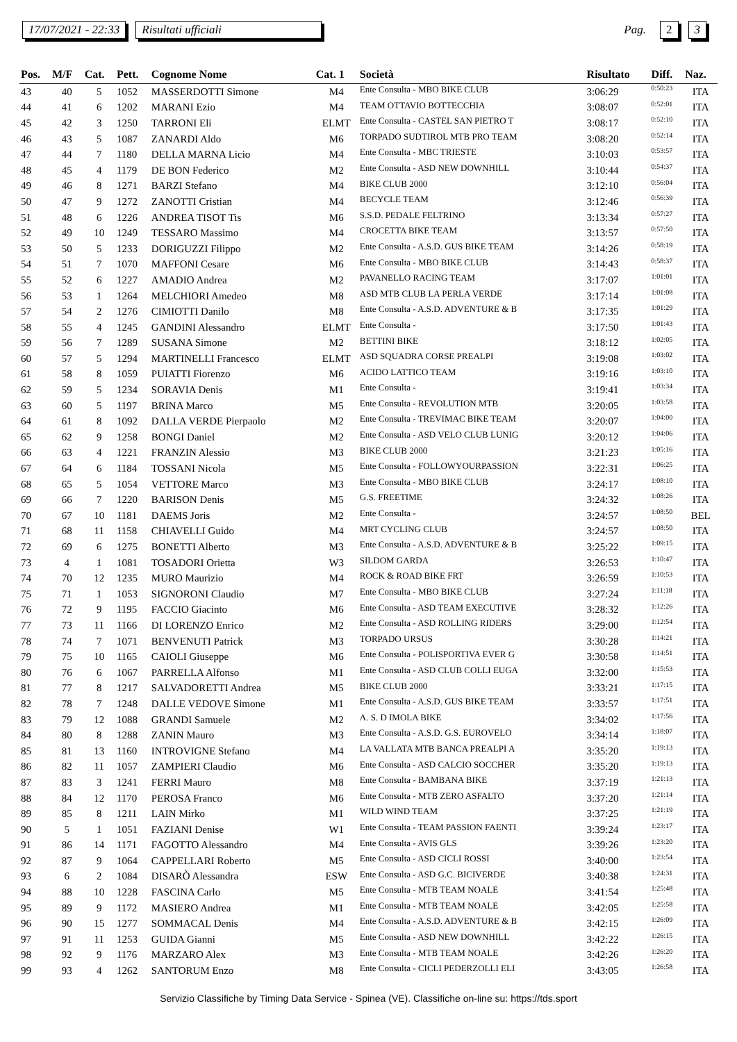17/07/2021 - 22:33 Risultati ufficiali Pag. 2 3
| Pos. | M/F | Cat. | Pett. | Cognome Nome | Cat. 1 | Società | Risultato | Diff. | Naz. |
| --- | --- | --- | --- | --- | --- | --- | --- | --- | --- |
| 43 | 40 | 5 | 1052 | MASSERDOTTI Simone | M4 | Ente Consulta - MBO BIKE CLUB | 3:06:29 | 0:50:23 | ITA |
| 44 | 41 | 6 | 1202 | MARANI Ezio | M4 | TEAM OTTAVIO BOTTECCHIA | 3:08:07 | 0:52:01 | ITA |
| 45 | 42 | 3 | 1250 | TARRONI Eli | ELMT | Ente Consulta - CASTEL SAN PIETRO T | 3:08:17 | 0:52:10 | ITA |
| 46 | 43 | 5 | 1087 | ZANARDI Aldo | M6 | TORPADO SUDTIROL MTB PRO TEAM | 3:08:20 | 0:52:14 | ITA |
| 47 | 44 | 7 | 1180 | DELLA MARNA Licio | M4 | Ente Consulta - MBC TRIESTE | 3:10:03 | 0:53:57 | ITA |
| 48 | 45 | 4 | 1179 | DE BON Federico | M2 | Ente Consulta - ASD NEW DOWNHILL | 3:10:44 | 0:54:37 | ITA |
| 49 | 46 | 8 | 1271 | BARZI Stefano | M4 | BIKE CLUB 2000 | 3:12:10 | 0:56:04 | ITA |
| 50 | 47 | 9 | 1272 | ZANOTTI Cristian | M4 | BECYCLE TEAM | 3:12:46 | 0:56:39 | ITA |
| 51 | 48 | 6 | 1226 | ANDREA TISOT Tis | M6 | S.S.D. PEDALE FELTRINO | 3:13:34 | 0:57:27 | ITA |
| 52 | 49 | 10 | 1249 | TESSARO Massimo | M4 | CROCETTA BIKE TEAM | 3:13:57 | 0:57:50 | ITA |
| 53 | 50 | 5 | 1233 | DORIGUZZI Filippo | M2 | Ente Consulta - A.S.D. GUS BIKE TEAM | 3:14:26 | 0:58:19 | ITA |
| 54 | 51 | 7 | 1070 | MAFFONI Cesare | M6 | Ente Consulta - MBO BIKE CLUB | 3:14:43 | 0:58:37 | ITA |
| 55 | 52 | 6 | 1227 | AMADIO Andrea | M2 | PAVANELLO RACING TEAM | 3:17:07 | 1:01:01 | ITA |
| 56 | 53 | 1 | 1264 | MELCHIORI Amedeo | M8 | ASD MTB CLUB LA PERLA VERDE | 3:17:14 | 1:01:08 | ITA |
| 57 | 54 | 2 | 1276 | CIMIOTTI Danilo | M8 | Ente Consulta - A.S.D. ADVENTURE & B | 3:17:35 | 1:01:29 | ITA |
| 58 | 55 | 4 | 1245 | GANDINI Alessandro | ELMT | Ente Consulta - | 3:17:50 | 1:01:43 | ITA |
| 59 | 56 | 7 | 1289 | SUSANA Simone | M2 | BETTINI BIKE | 3:18:12 | 1:02:05 | ITA |
| 60 | 57 | 5 | 1294 | MARTINELLI Francesco | ELMT | ASD SQUADRA CORSE PREALPI | 3:19:08 | 1:03:02 | ITA |
| 61 | 58 | 8 | 1059 | PUIATTI Fiorenzo | M6 | ACIDO LATTICO TEAM | 3:19:16 | 1:03:10 | ITA |
| 62 | 59 | 5 | 1234 | SORAVIA Denis | M1 | Ente Consulta - | 3:19:41 | 1:03:34 | ITA |
| 63 | 60 | 5 | 1197 | BRINA Marco | M5 | Ente Consulta - REVOLUTION MTB | 3:20:05 | 1:03:58 | ITA |
| 64 | 61 | 8 | 1092 | DALLA VERDE Pierpaolo | M2 | Ente Consulta - TREVIMAC BIKE TEAM | 3:20:07 | 1:04:00 | ITA |
| 65 | 62 | 9 | 1258 | BONGI Daniel | M2 | Ente Consulta - ASD VELO CLUB LUNIG | 3:20:12 | 1:04:06 | ITA |
| 66 | 63 | 4 | 1221 | FRANZIN Alessio | M3 | BIKE CLUB 2000 | 3:21:23 | 1:05:16 | ITA |
| 67 | 64 | 6 | 1184 | TOSSANI Nicola | M5 | Ente Consulta - FOLLOWYOURPASSION | 3:22:31 | 1:06:25 | ITA |
| 68 | 65 | 5 | 1054 | VETTORE Marco | M3 | Ente Consulta - MBO BIKE CLUB | 3:24:17 | 1:08:10 | ITA |
| 69 | 66 | 7 | 1220 | BARISON Denis | M5 | G.S. FREETIME | 3:24:32 | 1:08:26 | ITA |
| 70 | 67 | 10 | 1181 | DAEMS Joris | M2 | Ente Consulta - | 3:24:57 | 1:08:50 | BEL |
| 71 | 68 | 11 | 1158 | CHIAVELLI Guido | M4 | MRT CYCLING CLUB | 3:24:57 | 1:08:50 | ITA |
| 72 | 69 | 6 | 1275 | BONETTI Alberto | M3 | Ente Consulta - A.S.D. ADVENTURE & B | 3:25:22 | 1:09:15 | ITA |
| 73 | 4 | 1 | 1081 | TOSADORI Orietta | W3 | SILDOM GARDA | 3:26:53 | 1:10:47 | ITA |
| 74 | 70 | 12 | 1235 | MURO Maurizio | M4 | ROCK & ROAD BIKE FRT | 3:26:59 | 1:10:53 | ITA |
| 75 | 71 | 1 | 1053 | SIGNORONI Claudio | M7 | Ente Consulta - MBO BIKE CLUB | 3:27:24 | 1:11:18 | ITA |
| 76 | 72 | 9 | 1195 | FACCIO Giacinto | M6 | Ente Consulta - ASD TEAM EXECUTIVE | 3:28:32 | 1:12:26 | ITA |
| 77 | 73 | 11 | 1166 | DI LORENZO Enrico | M2 | Ente Consulta - ASD ROLLING RIDERS | 3:29:00 | 1:12:54 | ITA |
| 78 | 74 | 7 | 1071 | BENVENUTI Patrick | M3 | TORPADO URSUS | 3:30:28 | 1:14:21 | ITA |
| 79 | 75 | 10 | 1165 | CAIOLI Giuseppe | M6 | Ente Consulta - POLISPORTIVA EVER G | 3:30:58 | 1:14:51 | ITA |
| 80 | 76 | 6 | 1067 | PARRELLA Alfonso | M1 | Ente Consulta - ASD CLUB COLLI EUGA | 3:32:00 | 1:15:53 | ITA |
| 81 | 77 | 8 | 1217 | SALVADORETTI Andrea | M5 | BIKE CLUB 2000 | 3:33:21 | 1:17:15 | ITA |
| 82 | 78 | 7 | 1248 | DALLE VEDOVE Simone | M1 | Ente Consulta - A.S.D. GUS BIKE TEAM | 3:33:57 | 1:17:51 | ITA |
| 83 | 79 | 12 | 1088 | GRANDI Samuele | M2 | A. S. D IMOLA BIKE | 3:34:02 | 1:17:56 | ITA |
| 84 | 80 | 8 | 1288 | ZANIN Mauro | M3 | Ente Consulta - A.S.D. G.S. EUROVELO | 3:34:14 | 1:18:07 | ITA |
| 85 | 81 | 13 | 1160 | INTROVIGNE Stefano | M4 | LA VALLATA MTB BANCA PREALPI A | 3:35:20 | 1:19:13 | ITA |
| 86 | 82 | 11 | 1057 | ZAMPIERI Claudio | M6 | Ente Consulta - ASD CALCIO SOCCHER | 3:35:20 | 1:19:13 | ITA |
| 87 | 83 | 3 | 1241 | FERRI Mauro | M8 | Ente Consulta - BAMBANA BIKE | 3:37:19 | 1:21:13 | ITA |
| 88 | 84 | 12 | 1170 | PEROSA Franco | M6 | Ente Consulta - MTB ZERO ASFALTO | 3:37:20 | 1:21:14 | ITA |
| 89 | 85 | 8 | 1211 | LAIN Mirko | M1 | WILD WIND TEAM | 3:37:25 | 1:21:19 | ITA |
| 90 | 5 | 1 | 1051 | FAZIANI Denise | W1 | Ente Consulta - TEAM PASSION FAENTI | 3:39:24 | 1:23:17 | ITA |
| 91 | 86 | 14 | 1171 | FAGOTTO Alessandro | M4 | Ente Consulta - AVIS GLS | 3:39:26 | 1:23:20 | ITA |
| 92 | 87 | 9 | 1064 | CAPPELLARI Roberto | M5 | Ente Consulta - ASD CICLI ROSSI | 3:40:00 | 1:23:54 | ITA |
| 93 | 6 | 2 | 1084 | DISARÒ Alessandra | ESW | Ente Consulta - ASD G.C. BICIVERDE | 3:40:38 | 1:24:31 | ITA |
| 94 | 88 | 10 | 1228 | FASCINA Carlo | M5 | Ente Consulta - MTB TEAM NOALE | 3:41:54 | 1:25:48 | ITA |
| 95 | 89 | 9 | 1172 | MASIERO Andrea | M1 | Ente Consulta - MTB TEAM NOALE | 3:42:05 | 1:25:58 | ITA |
| 96 | 90 | 15 | 1277 | SOMMACAL Denis | M4 | Ente Consulta - A.S.D. ADVENTURE & B | 3:42:15 | 1:26:09 | ITA |
| 97 | 91 | 11 | 1253 | GUIDA Gianni | M5 | Ente Consulta - ASD NEW DOWNHILL | 3:42:22 | 1:26:15 | ITA |
| 98 | 92 | 9 | 1176 | MARZARO Alex | M3 | Ente Consulta - MTB TEAM NOALE | 3:42:26 | 1:26:20 | ITA |
| 99 | 93 | 4 | 1262 | SANTORUM Enzo | M8 | Ente Consulta - CICLI PEDERZOLLI ELI | 3:43:05 | 1:26:58 | ITA |
Servizio Classifiche by Timing Data Service - Spinea (VE). Classifiche on-line su: https://tds.sport